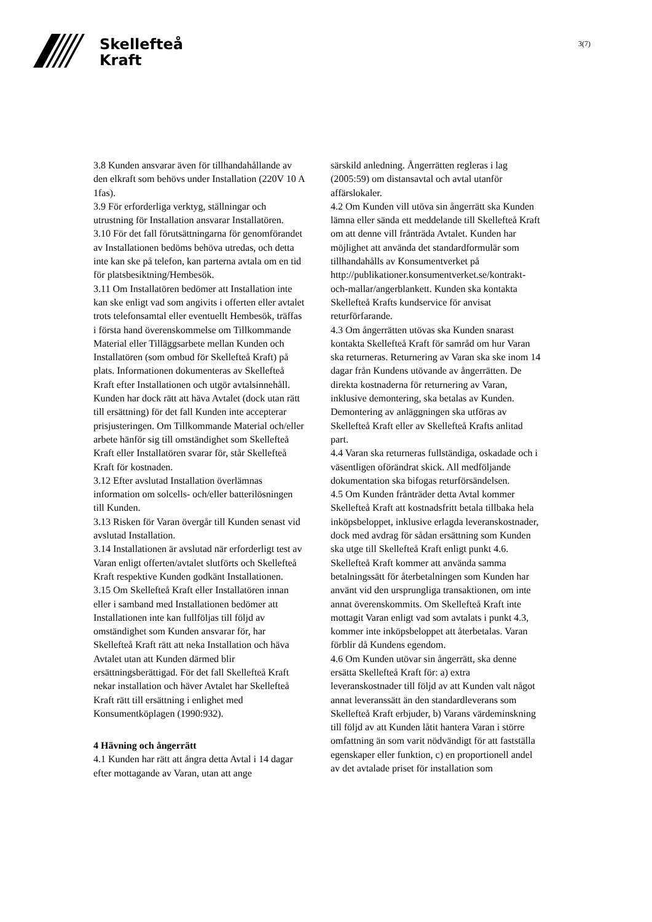Skellefteå
Kraft
3(7)
3.8 Kunden ansvarar även för tillhandahållande av den elkraft som behövs under Installation (220V 10 A 1fas).
3.9 För erforderliga verktyg, ställningar och utrustning för Installation ansvarar Installatören.
3.10 För det fall förutsättningarna för genomförandet av Installationen bedöms behöva utredas, och detta inte kan ske på telefon, kan parterna avtala om en tid för platsbesiktning/Hembesök.
3.11 Om Installatören bedömer att Installation inte kan ske enligt vad som angivits i offerten eller avtalet trots telefonsamtal eller eventuellt Hembesök, träffas i första hand överenskommelse om Tillkommande Material eller Tilläggsarbete mellan Kunden och Installatören (som ombud för Skellefteå Kraft) på plats. Informationen dokumenteras av Skellefteå Kraft efter Installationen och utgör avtalsinnehåll. Kunden har dock rätt att häva Avtalet (dock utan rätt till ersättning) för det fall Kunden inte accepterar prisjusteringen. Om Tillkommande Material och/eller arbete hänför sig till omständighet som Skellefteå Kraft eller Installatören svarar för, står Skellefteå Kraft för kostnaden.
3.12 Efter avslutad Installation överlämnas information om solcells- och/eller batterilösningen till Kunden.
3.13 Risken för Varan övergår till Kunden senast vid avslutad Installation.
3.14 Installationen är avslutad när erforderligt test av Varan enligt offerten/avtalet slutförts och Skellefteå Kraft respektive Kunden godkänt Installationen.
3.15 Om Skellefteå Kraft eller Installatören innan eller i samband med Installationen bedömer att Installationen inte kan fullföljas till följd av omständighet som Kunden ansvarar för, har Skellefteå Kraft rätt att neka Installation och häva Avtalet utan att Kunden därmed blir ersättningsberättigad. För det fall Skellefteå Kraft nekar installation och häver Avtalet har Skellefteå Kraft rätt till ersättning i enlighet med Konsumentköplagen (1990:932).
4 Hävning och ångerrätt
4.1 Kunden har rätt att ångra detta Avtal i 14 dagar efter mottagande av Varan, utan att ange
särskild anledning. Ångerrätten regleras i lag (2005:59) om distansavtal och avtal utanför affärslokaler.
4.2 Om Kunden vill utöva sin ångerrätt ska Kunden lämna eller sända ett meddelande till Skellefteå Kraft om att denne vill frånträda Avtalet. Kunden har möjlighet att använda det standardformulär som tillhandahålls av Konsumentverket på http://publikationer.konsumentverket.se/kontrakt-och-mallar/angerblankett. Kunden ska kontakta Skellefteå Krafts kundservice för anvisat returförfarande.
4.3 Om ångerrätten utövas ska Kunden snarast kontakta Skellefteå Kraft för samråd om hur Varan ska returneras. Returnering av Varan ska ske inom 14 dagar från Kundens utövande av ångerrätten. De direkta kostnaderna för returnering av Varan, inklusive demontering, ska betalas av Kunden. Demontering av anläggningen ska utföras av Skellefteå Kraft eller av Skellefteå Krafts anlitad part.
4.4 Varan ska returneras fullständiga, oskadade och i väsentligen oförändrat skick. All medföljande dokumentation ska bifogas returförsändelsen.
4.5 Om Kunden frånträder detta Avtal kommer Skellefteå Kraft att kostnadsfritt betala tillbaka hela inköpsbeloppet, inklusive erlagda leveranskostnader, dock med avdrag för sådan ersättning som Kunden ska utge till Skellefteå Kraft enligt punkt 4.6. Skellefteå Kraft kommer att använda samma betalningssätt för återbetalningen som Kunden har använt vid den ursprungliga transaktionen, om inte annat överenskommits. Om Skellefteå Kraft inte mottagit Varan enligt vad som avtalats i punkt 4.3, kommer inte inköpsbeloppet att återbetalas. Varan förblir då Kundens egendom.
4.6 Om Kunden utövar sin ångerrätt, ska denne ersätta Skellefteå Kraft för: a) extra leveranskostnader till följd av att Kunden valt något annat leveranssätt än den standardleverans som Skellefteå Kraft erbjuder, b) Varans värdeminskning till följd av att Kunden låtit hantera Varan i större omfattning än som varit nödvändigt för att fastställa egenskaper eller funktion, c) en proportionell andel av det avtalade priset för installation som